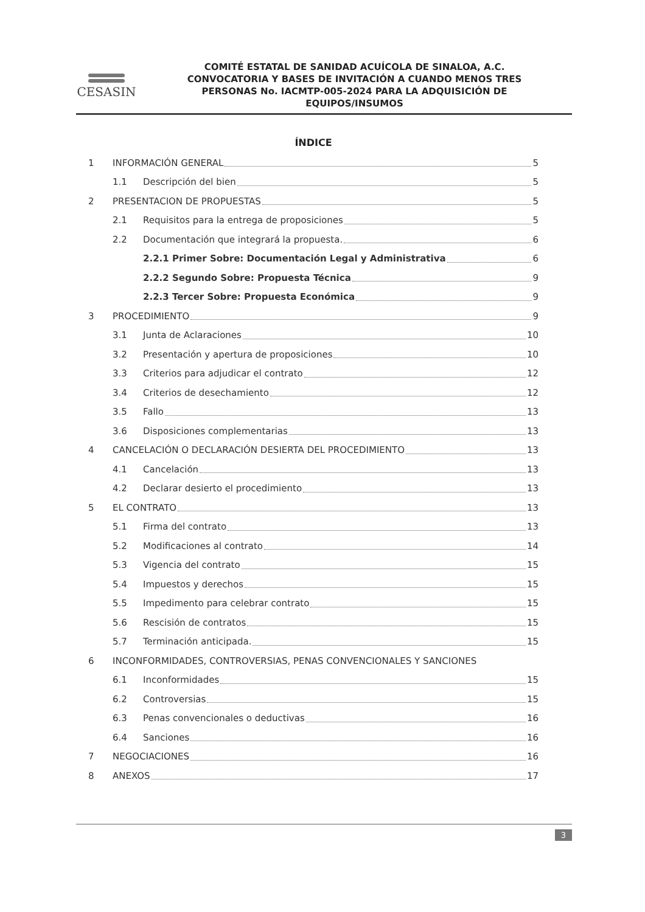CESASIN
COMITÉ ESTATAL DE SANIDAD ACUÍCOLA DE SINALOA, A.C.
CONVOCATORIA Y BASES DE INVITACIÓN A CUANDO MENOS TRES
PERSONAS No. IACMTP-005-2024 PARA LA ADQUISICIÓN DE
EQUIPOS/INSUMOS
ÍNDICE
1 INFORMACIÓN GENERAL 5
1.1 Descripción del bien 5
2 PRESENTACION DE PROPUESTAS 5
2.1 Requisitos para la entrega de proposiciones 5
2.2 Documentación que integrará la propuesta. 6
2.2.1 Primer Sobre: Documentación Legal y Administrativa 6
2.2.2 Segundo Sobre: Propuesta Técnica 9
2.2.3 Tercer Sobre: Propuesta Económica 9
3 PROCEDIMIENTO 9
3.1 Junta de Aclaraciones 10
3.2 Presentación y apertura de proposiciones 10
3.3 Criterios para adjudicar el contrato 12
3.4 Criterios de desechamiento 12
3.5 Fallo 13
3.6 Disposiciones complementarias 13
4 CANCELACIÓN O DECLARACIÓN DESIERTA DEL PROCEDIMIENTO 13
4.1 Cancelación 13
4.2 Declarar desierto el procedimiento 13
5 EL CONTRATO 13
5.1 Firma del contrato 13
5.2 Modificaciones al contrato 14
5.3 Vigencia del contrato 15
5.4 Impuestos y derechos 15
5.5 Impedimento para celebrar contrato 15
5.6 Rescisión de contratos 15
5.7 Terminación anticipada. 15
6 INCONFORMIDADES, CONTROVERSIAS, PENAS CONVENCIONALES Y SANCIONES
6.1 Inconformidades 15
6.2 Controversias 15
6.3 Penas convencionales o deductivas 16
6.4 Sanciones 16
7 NEGOCIACIONES 16
8 ANEXOS 17
3